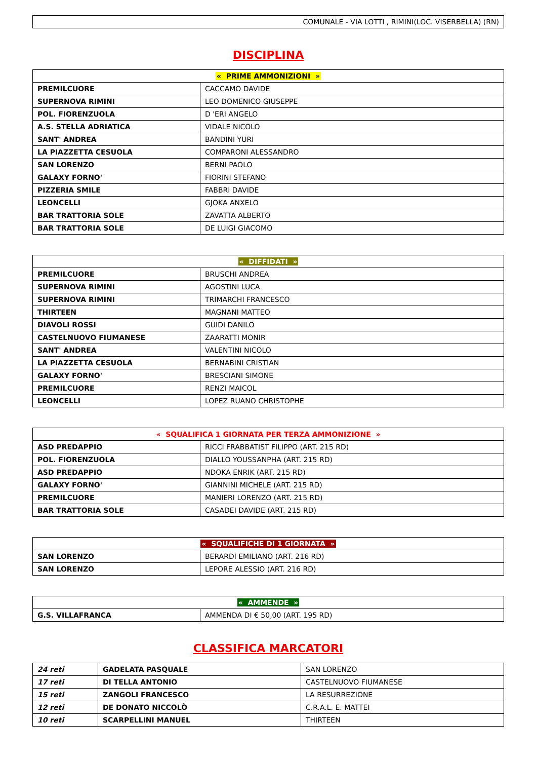| COMUNALE - VIA LOTTI , RIMINI(LOC. VISERBELLA) (RN) |
DISCIPLINA
| « PRIME AMMONIZIONI » | |
| --- | --- |
| PREMILCUORE | CACCAMO DAVIDE |
| SUPERNOVA RIMINI | LEO DOMENICO GIUSEPPE |
| POL. FIORENZUOLA | D 'ERI ANGELO |
| A.S. STELLA ADRIATICA | VIDALE NICOLO |
| SANT' ANDREA | BANDINI YURI |
| LA PIAZZETTA CESUOLA | COMPARONI ALESSANDRO |
| SAN LORENZO | BERNI PAOLO |
| GALAXY FORNO' | FIORINI STEFANO |
| PIZZERIA SMILE | FABBRI DAVIDE |
| LEONCELLI | GJOKA ANXELO |
| BAR TRATTORIA SOLE | ZAVATTA ALBERTO |
| BAR TRATTORIA SOLE | DE LUIGI GIACOMO |
| « DIFFIDATI » | |
| --- | --- |
| PREMILCUORE | BRUSCHI ANDREA |
| SUPERNOVA RIMINI | AGOSTINI LUCA |
| SUPERNOVA RIMINI | TRIMARCHI FRANCESCO |
| THIRTEEN | MAGNANI MATTEO |
| DIAVOLI ROSSI | GUIDI DANILO |
| CASTELNUOVO FIUMANESE | ZAARATTI MONIR |
| SANT' ANDREA | VALENTINI NICOLO |
| LA PIAZZETTA CESUOLA | BERNABINI CRISTIAN |
| GALAXY FORNO' | BRESCIANI SIMONE |
| PREMILCUORE | RENZI MAICOL |
| LEONCELLI | LOPEZ RUANO CHRISTOPHE |
| « SQUALIFICA 1 GIORNATA PER TERZA AMMONIZIONE » | |
| --- | --- |
| ASD PREDAPPIO | RICCI FRABBATIST FILIPPO (ART. 215 RD) |
| POL. FIORENZUOLA | DIALLO YOUSSANPHA (ART. 215 RD) |
| ASD PREDAPPIO | NDOKA ENRIK (ART. 215 RD) |
| GALAXY FORNO' | GIANNINI MICHELE (ART. 215 RD) |
| PREMILCUORE | MANIERI LORENZO (ART. 215 RD) |
| BAR TRATTORIA SOLE | CASADEI DAVIDE (ART. 215 RD) |
| « SQUALIFICHE DI 1 GIORNATA » | |
| --- | --- |
| SAN LORENZO | BERARDI EMILIANO (ART. 216 RD) |
| SAN LORENZO | LEPORE ALESSIO (ART. 216 RD) |
| « AMMENDE » | |
| --- | --- |
| G.S. VILLAFRANCA | AMMENDA DI € 50,00 (ART. 195 RD) |
CLASSIFICA MARCATORI
| 24 reti | GADELATA PASQUALE | SAN LORENZO |
| 17 reti | DI TELLA ANTONIO | CASTELNUOVO FIUMANESE |
| 15 reti | ZANGOLI FRANCESCO | LA RESURREZIONE |
| 12 reti | DE DONATO NICCOLÒ | C.R.A.L. E. MATTEI |
| 10 reti | SCARPELLINI MANUEL | THIRTEEN |